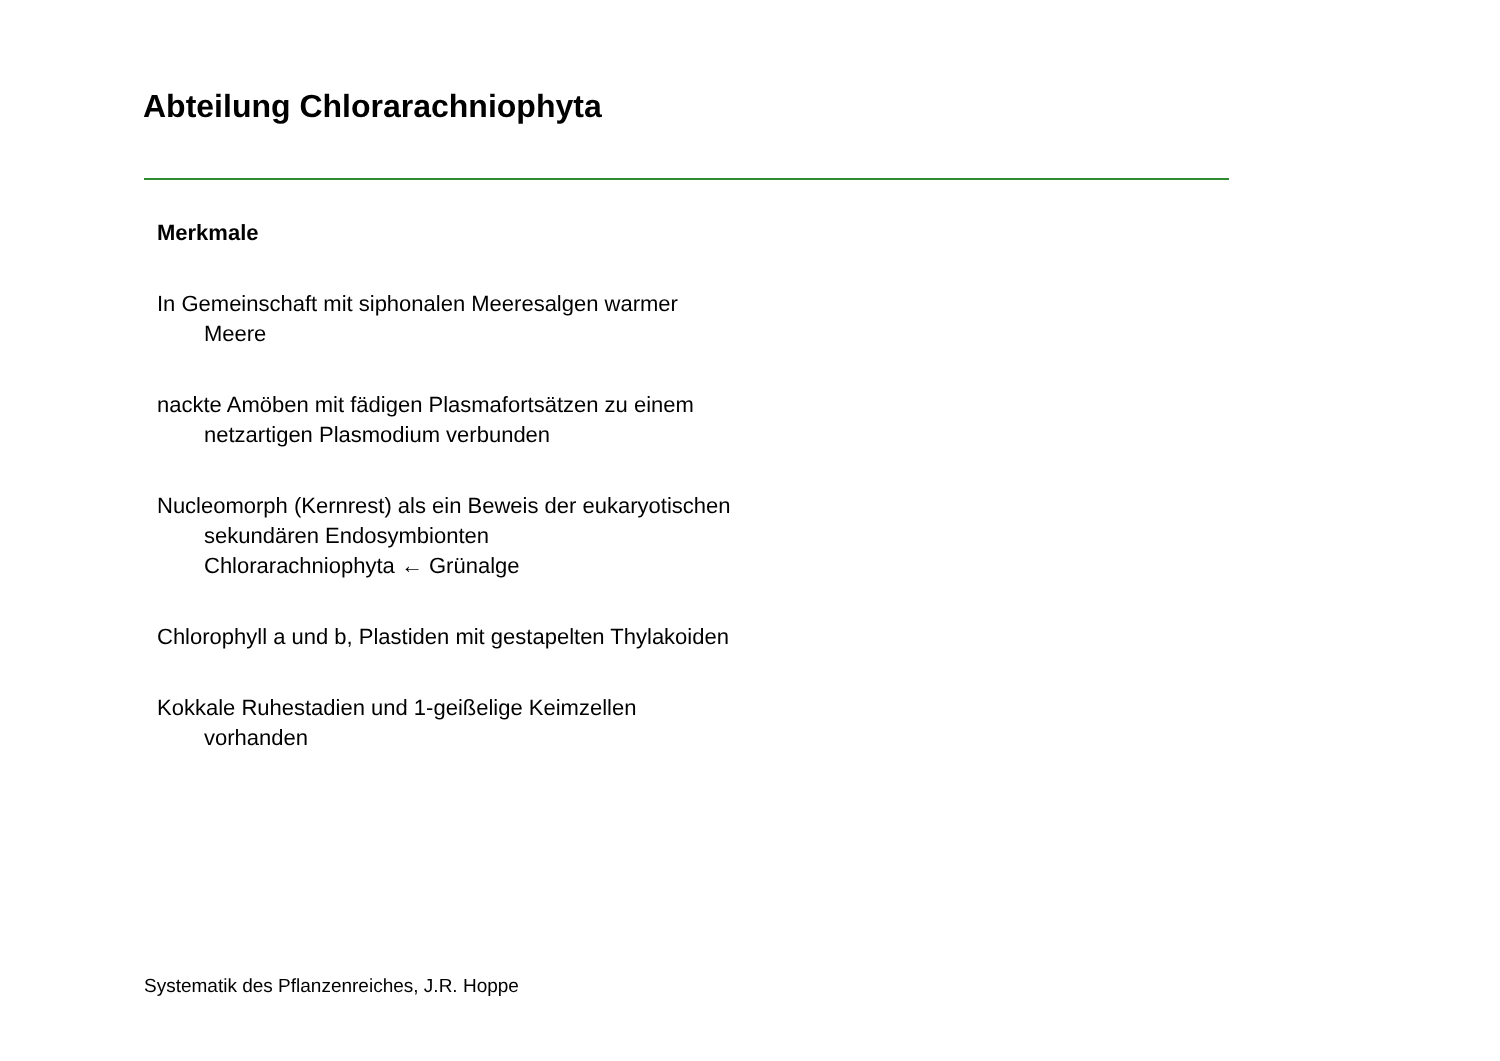Abteilung Chlorarachniophyta
Merkmale
In Gemeinschaft mit siphonalen Meeresalgen warmer
Meere
nackte Amöben mit fädigen Plasmafortsätzen zu einem
netzartigen Plasmodium verbunden
Nucleomorph (Kernrest) als ein Beweis der eukaryotischen
sekundären Endosymbionten
Chlorarachniophyta ← Grünalge
Chlorophyll a und b, Plastiden mit gestapelten Thylakoiden
Kokkale Ruhestadien und 1-geißelige Keimzellen
vorhanden
Systematik des Pflanzenreiches, J.R. Hoppe